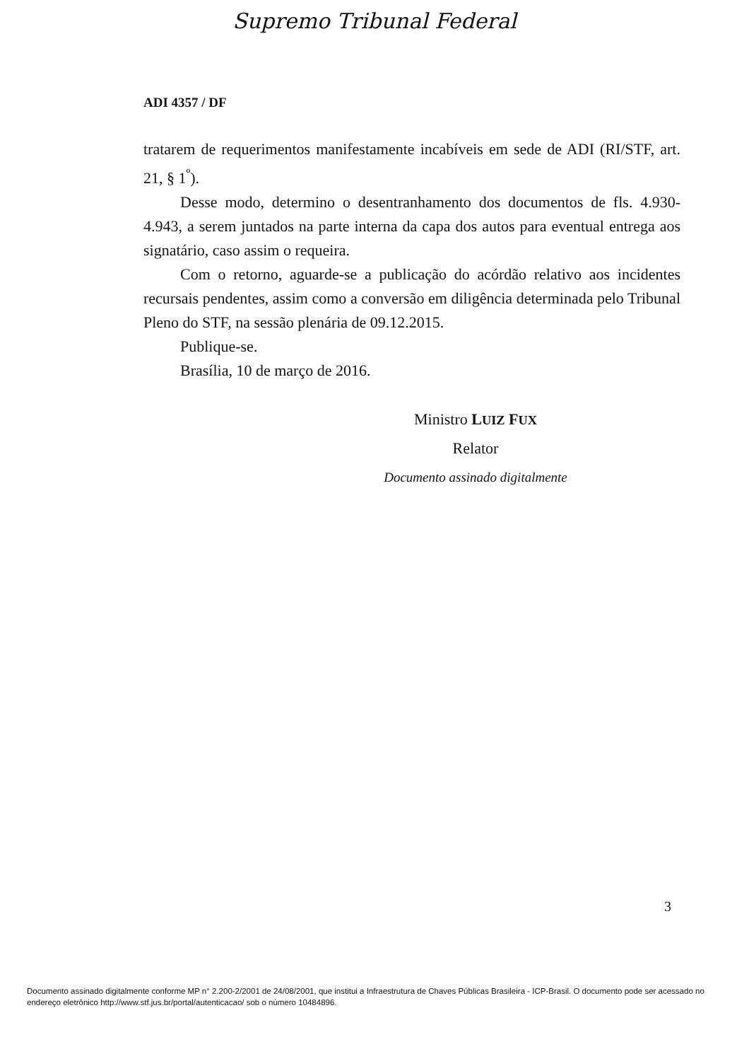Supremo Tribunal Federal
ADI 4357 / DF
tratarem de requerimentos manifestamente incabíveis em sede de ADI (RI/STF, art. 21, § 1<sup>º</sup>).
Desse modo, determino o desentranhamento dos documentos de fls. 4.930-4.943, a serem juntados na parte interna da capa dos autos para eventual entrega aos signatário, caso assim o requeira.
Com o retorno, aguarde-se a publicação do acórdão relativo aos incidentes recursais pendentes, assim como a conversão em diligência determinada pelo Tribunal Pleno do STF, na sessão plenária de 09.12.2015.
Publique-se.
Brasília, 10 de março de 2016.
Ministro LUIZ FUX
Relator
Documento assinado digitalmente
3
Documento assinado digitalmente conforme MP n° 2.200-2/2001 de 24/08/2001, que institui a Infraestrutura de Chaves Públicas Brasileira - ICP-Brasil. O documento pode ser acessado no endereço eletrônico http://www.stf.jus.br/portal/autenticacao/ sob o número 10484896.